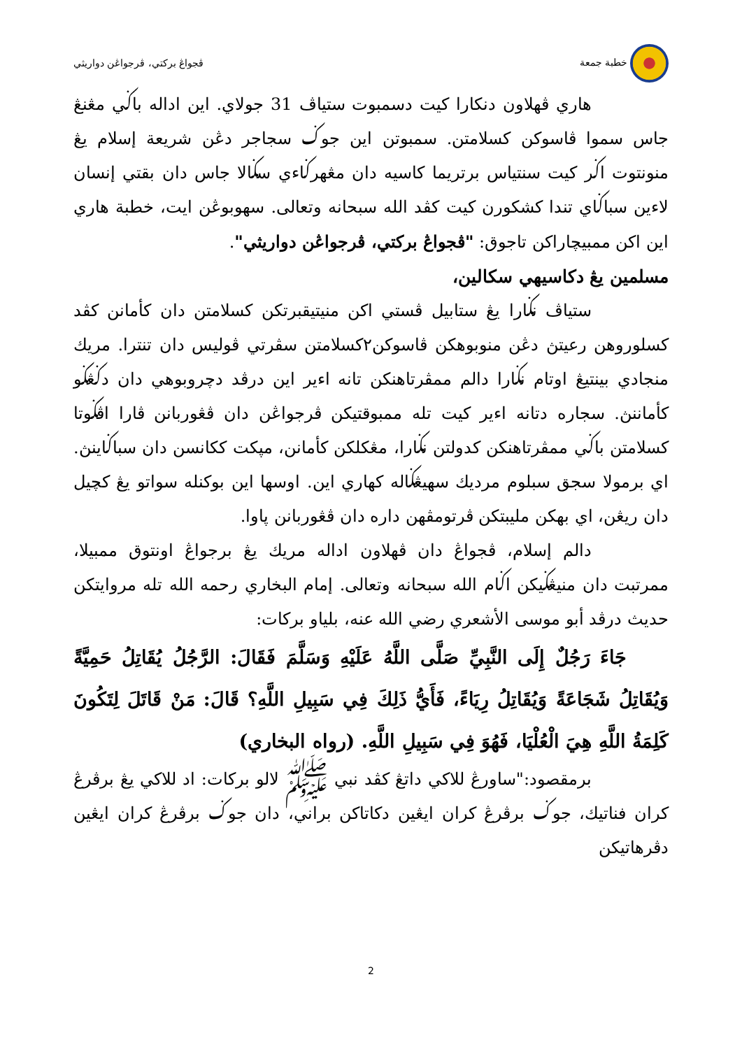خطبة جمعة ڤجواڠ بركتي، ڤرجواڠن دواريثي
هاري ڤهلاون دنكارا كيت دسمبوت ستياڤ 31 جولاي. اين اداله باݢي مڠنڠ جاس سموا ڤاسوكن كسلامتن. سمبوتن اين جوݢ سجاجر دڠن شريعة إسلام يڠ منونتوت اݢر كيت سنتياس برتريما كاسيه دان مڠهرݢاءي سݢالا جاس دان بقتي إنسان لاءين سباݢاي تندا كشكورن كيت كڤد الله سبحانه وتعالى. سهوبوڠن ايت، خطبة هاري اين اكن ممبيچاراكن تاجوق: "ڤجواڠ بركتي، ڤرجواڠن دواريثي".
مسلمين يڠ دكاسيهي سكالين،
ستياڤ نݢارا يڠ ستابيل ڤستي اكن منيتيقبرتكن كسلامتن دان كأمانن كڤد كسلوروهن رعيتڽ دڠن منوبوهكن ڤاسوكن٢كسلامتن سڤرتي ڤوليس دان تنترا. مريك منجادي بينتيڠ اوتام نݢارا دالم ممڤرتاهنكن تانه اءير اين درڤد دچروبوهي دان دݢڠݢو كأماننڽ. سجاره دتانه اءير كيت تله ممبوقتيكن ڤرجواڠن دان ڤڠوربانن ڤارا اڤݢوتا كسلامتن باݢي ممڤرتاهنكن كدولتن نݢارا، مڠكلكن كأمانن، مپكت ككانسن دان سباݢاينڽ. اي برمولا سجق سبلوم مرديك سهيڠݢاله كهاري اين. اوسها اين بوكنله سواتو يڠ كچيل دان ريڠن، اي بهكن مليبتكن ڤرتومڤهن داره دان ڤڠوربانن ڽاوا.
دالم إسلام، ڤجواڠ دان ڤهلاون اداله مريك يڠ برجواڠ اونتوق ممبيلا، ممرتبت دان منيڠݢيكن اݢام الله سبحانه وتعالى. إمام البخاري رحمه الله تله مروايتكن حديث درڤد أبو موسى الأشعري رضي الله عنه، بلياو بركات:
جَاءَ رَجُلٌ إِلَى النَّبِيِّ صَلَّى اللَّهُ عَلَيْهِ وَسَلَّمَ فَقَالَ: الرَّجُلُ يُقَاتِلُ حَمِيَّةً وَيُقَاتِلُ شَجَاعَةً وَيُقَاتِلُ رِيَاءً، فَأَيُّ ذَلِكَ فِي سَبِيلِ اللَّهِ؟ قَالَ: مَنْ قَاتَلَ لِتَكُونَ كَلِمَةُ اللَّهِ هِيَ الْعُلْيَا، فَهُوَ فِي سَبِيلِ اللَّهِ. (رواه البخاري)
برمقصود:"ساورڠ للاكي داتڠ كڤد نبي ﷺ لالو بركات: اد للاكي يڠ برڤرڠ كران فناتيك، جوݢ برڤرڠ كران ايڠين دكاتاكن براني، دان جوݢ برڤرڠ كران ايڠين دڤرهاتيكن
2